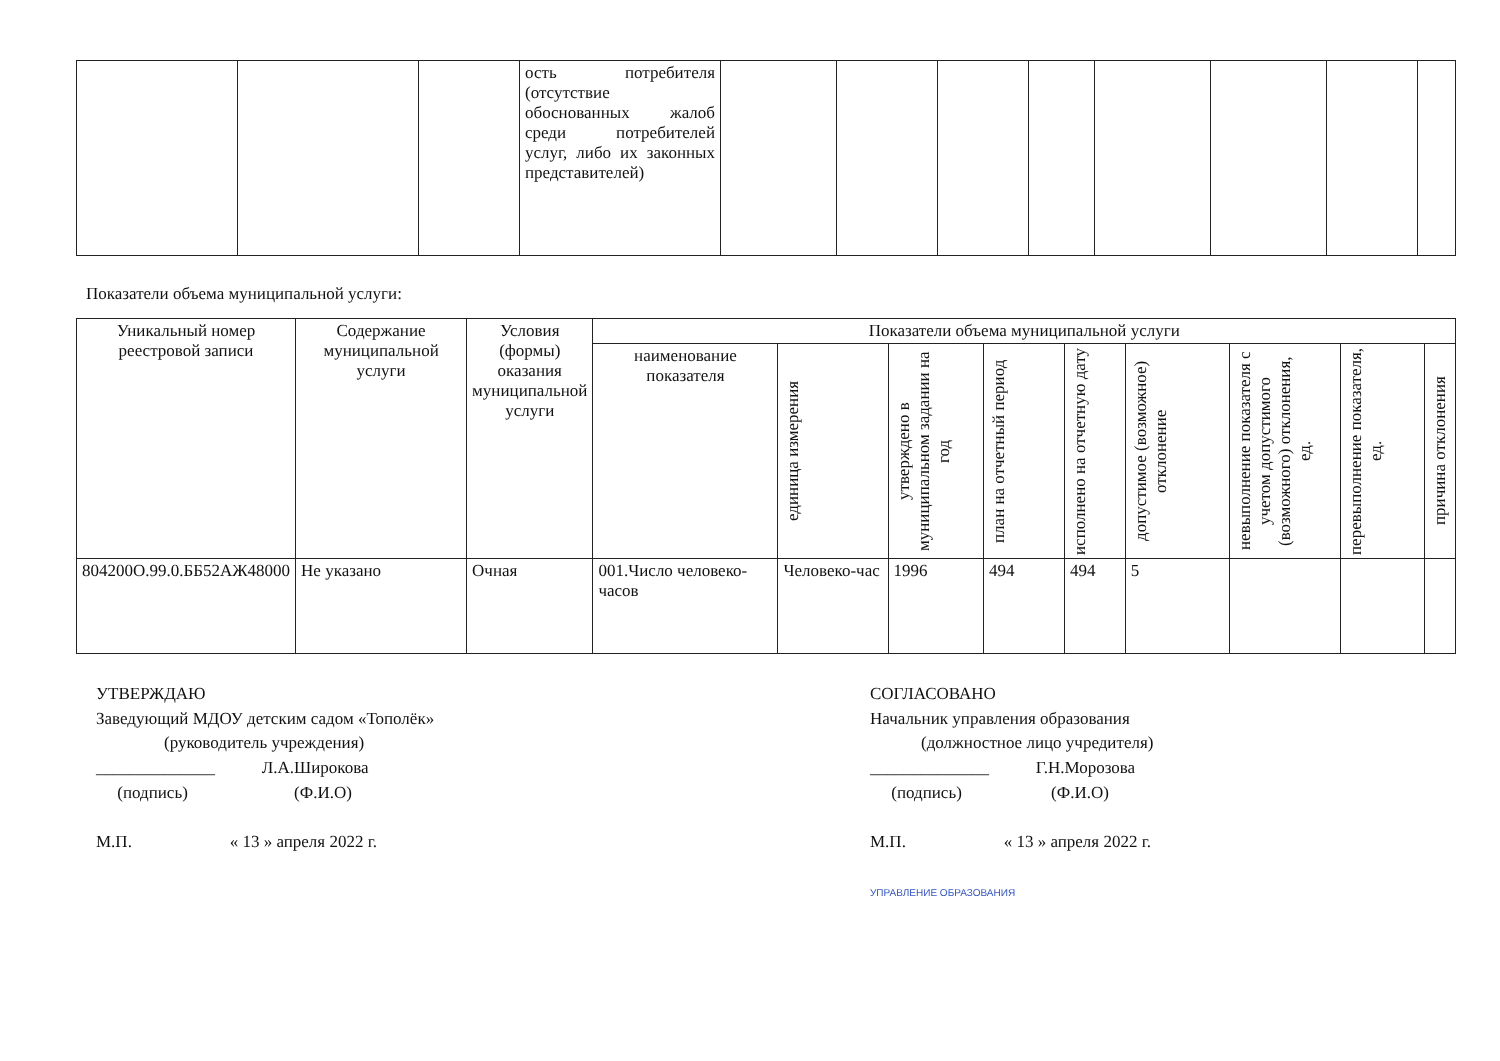| | | | ость потребителя (отсутствие обоснованных жалоб среди потребителей услуг, либо их законных представителей) | | | | | | | | |
Показатели объема муниципальной услуги:
| Уникальный номер реестровой записи | Содержание муниципальной услуги | Условия (формы) оказания муниципальной услуги | Показатели объема муниципальной услуги | | | | | | | | |
| --- | --- | --- | --- | --- | --- | --- | --- | --- | --- | --- | --- |
| | | | наименование показателя | единица измерения | утверждено в муниципальном задании на год | план на отчетный период | исполнено на отчетную дату | допустимое (возможное) отклонение | невыполнение показателя с учетом допустимого (возможного) отклонения, ед. | перевыполнение показателя, ед. | причина отклонения |
| 804200О.99.0.ББ52АЖ48000 | Не указано | Очная | 001.Число человеко-часов | Человеко-час | 1996 | 494 | 494 | 5 | | | |
УТВЕРЖДАЮ
Заведующий МДОУ детским садом «Тополёк»
(руководитель учреждения)
______________ Л.А.Широкова
(подпись) (Ф.И.О)
М.П. « 13 » апреля 2022 г.
СОГЛАСОВАНО
Начальник управления образования
(должностное лицо учредителя)
______________ Г.Н.Морозова
(подпись) (Ф.И.О)
М.П. « 13 » апреля 2022 г.
УПРАВЛЕНИЕ ОБРАЗОВАНИЯ